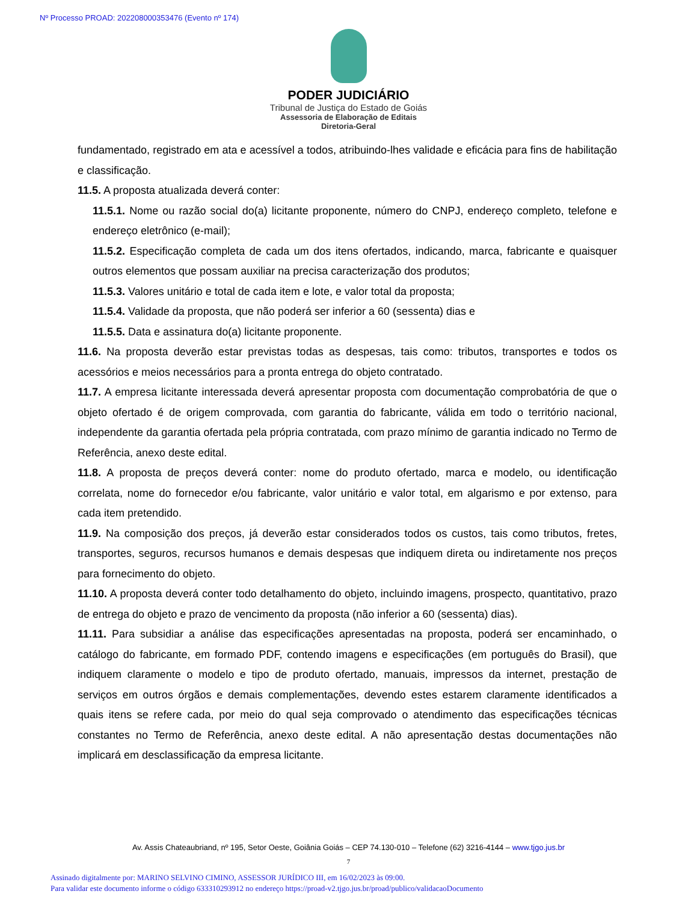Nº Processo PROAD: 202208000353476 (Evento nº 174)
PODER JUDICIÁRIO
Tribunal de Justiça do Estado de Goiás
Assessoria de Elaboração de Editais
Diretoria-Geral
fundamentado, registrado em ata e acessível a todos, atribuindo-lhes validade e eficácia para fins de habilitação e classificação.
11.5. A proposta atualizada deverá conter:
11.5.1. Nome ou razão social do(a) licitante proponente, número do CNPJ, endereço completo, telefone e endereço eletrônico (e-mail);
11.5.2. Especificação completa de cada um dos itens ofertados, indicando, marca, fabricante e quaisquer outros elementos que possam auxiliar na precisa caracterização dos produtos;
11.5.3. Valores unitário e total de cada item e lote, e valor total da proposta;
11.5.4. Validade da proposta, que não poderá ser inferior a 60 (sessenta) dias e
11.5.5. Data e assinatura do(a) licitante proponente.
11.6. Na proposta deverão estar previstas todas as despesas, tais como: tributos, transportes e todos os acessórios e meios necessários para a pronta entrega do objeto contratado.
11.7. A empresa licitante interessada deverá apresentar proposta com documentação comprobatória de que o objeto ofertado é de origem comprovada, com garantia do fabricante, válida em todo o território nacional, independente da garantia ofertada pela própria contratada, com prazo mínimo de garantia indicado no Termo de Referência, anexo deste edital.
11.8. A proposta de preços deverá conter: nome do produto ofertado, marca e modelo, ou identificação correlata, nome do fornecedor e/ou fabricante, valor unitário e valor total, em algarismo e por extenso, para cada item pretendido.
11.9. Na composição dos preços, já deverão estar considerados todos os custos, tais como tributos, fretes, transportes, seguros, recursos humanos e demais despesas que indiquem direta ou indiretamente nos preços para fornecimento do objeto.
11.10. A proposta deverá conter todo detalhamento do objeto, incluindo imagens, prospecto, quantitativo, prazo de entrega do objeto e prazo de vencimento da proposta (não inferior a 60 (sessenta) dias).
11.11. Para subsidiar a análise das especificações apresentadas na proposta, poderá ser encaminhado, o catálogo do fabricante, em formado PDF, contendo imagens e especificações (em português do Brasil), que indiquem claramente o modelo e tipo de produto ofertado, manuais, impressos da internet, prestação de serviços em outros órgãos e demais complementações, devendo estes estarem claramente identificados a quais itens se refere cada, por meio do qual seja comprovado o atendimento das especificações técnicas constantes no Termo de Referência, anexo deste edital. A não apresentação destas documentações não implicará em desclassificação da empresa licitante.
Av. Assis Chateaubriand, nº 195, Setor Oeste, Goiânia Goiás – CEP 74.130-010 – Telefone (62) 3216-4144 – www.tjgo.jus.br
7
Assinado digitalmente por: MARINO SELVINO CIMINO, ASSESSOR JURÍDICO III, em 16/02/2023 às 09:00.
Para validar este documento informe o código 633310293912 no endereço https://proad-v2.tjgo.jus.br/proad/publico/validacaoDocumento